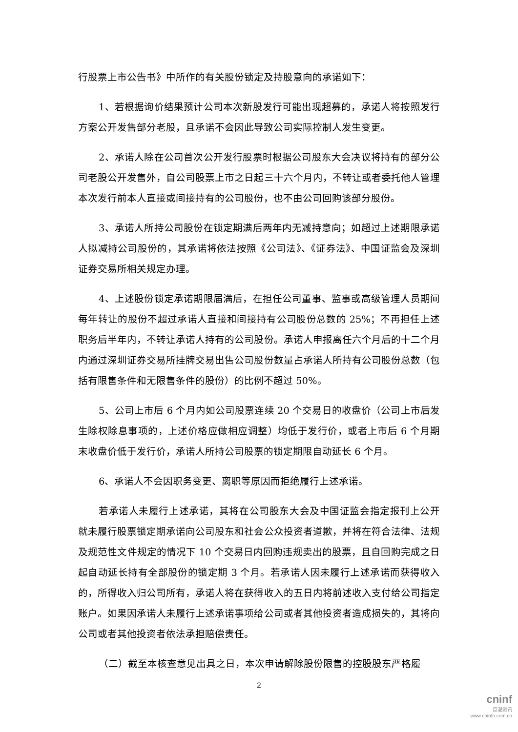行股票上市公告书》中所作的有关股份锁定及持股意向的承诺如下：
1、若根据询价结果预计公司本次新股发行可能出现超募的，承诺人将按照发行方案公开发售部分老股，且承诺不会因此导致公司实际控制人发生变更。
2、承诺人除在公司首次公开发行股票时根据公司股东大会决议将持有的部分公司老股公开发售外，自公司股票上市之日起三十六个月内，不转让或者委托他人管理本次发行前本人直接或间接持有的公司股份，也不由公司回购该部分股份。
3、承诺人所持公司股份在锁定期满后两年内无减持意向；如超过上述期限承诺人拟减持公司股份的，其承诺将依法按照《公司法》、《证券法》、中国证监会及深圳证券交易所相关规定办理。
4、上述股份锁定承诺期限届满后，在担任公司董事、监事或高级管理人员期间每年转让的股份不超过承诺人直接和间接持有公司股份总数的 25%；不再担任上述职务后半年内，不转让承诺人持有的公司股份。承诺人申报离任六个月后的十二个月内通过深圳证券交易所挂牌交易出售公司股份数量占承诺人所持有公司股份总数（包括有限售条件和无限售条件的股份）的比例不超过 50%。
5、公司上市后 6 个月内如公司股票连续 20 个交易日的收盘价（公司上市后发生除权除息事项的，上述价格应做相应调整）均低于发行价，或者上市后 6 个月期末收盘价低于发行价，承诺人所持公司股票的锁定期限自动延长 6 个月。
6、承诺人不会因职务变更、离职等原因而拒绝履行上述承诺。
若承诺人未履行上述承诺，其将在公司股东大会及中国证监会指定报刊上公开就未履行股票锁定期承诺向公司股东和社会公众投资者道歉，并将在符合法律、法规及规范性文件规定的情况下 10 个交易日内回购违规卖出的股票，且自回购完成之日起自动延长持有全部股份的锁定期 3 个月。若承诺人因未履行上述承诺而获得收入的，所得收入归公司所有，承诺人将在获得收入的五日内将前述收入支付给公司指定账户。如果因承诺人未履行上述承诺事项给公司或者其他投资者造成损失的，其将向公司或者其他投资者依法承担赔偿责任。
（二）截至本核查意见出具之日，本次申请解除股份限售的控股股东严格履
2
cninf
巨潮资讯
www.cninfo.com.cn